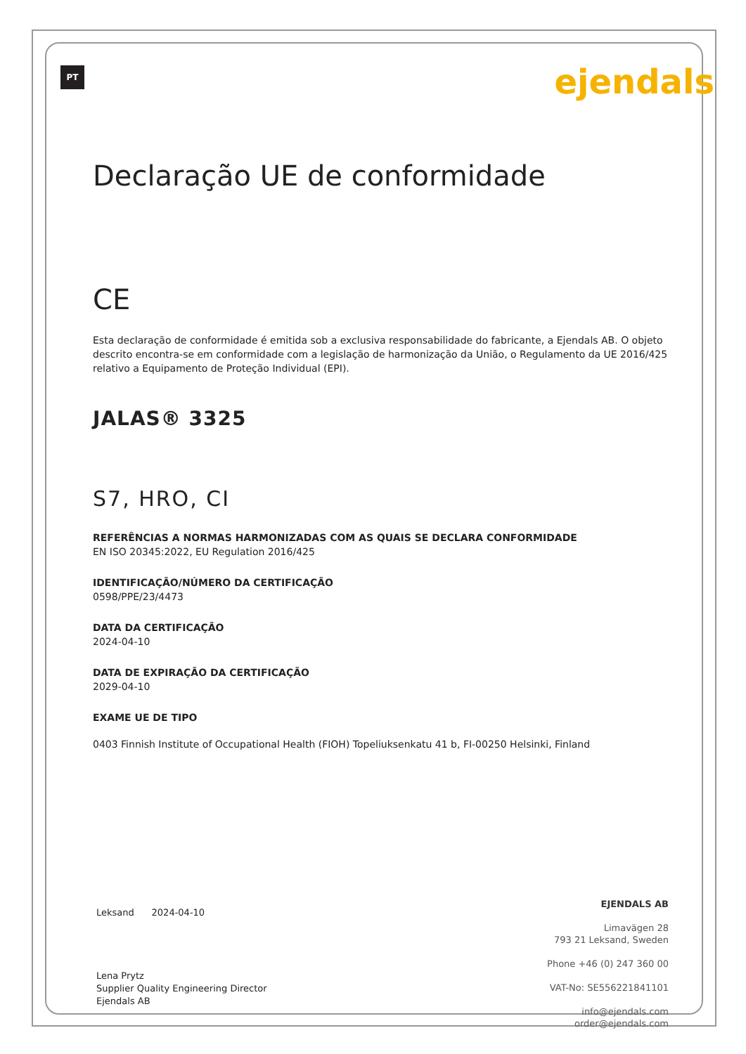PT
ejendals
Declaração UE de conformidade
CE
Esta declaração de conformidade é emitida sob a exclusiva responsabilidade do fabricante, a Ejendals AB. O objeto descrito encontra-se em conformidade com a legislação de harmonização da União, o Regulamento da UE 2016/425 relativo a Equipamento de Proteção Individual (EPI).
JALAS® 3325
S7, HRO, CI
REFERÊNCIAS A NORMAS HARMONIZADAS COM AS QUAIS SE DECLARA CONFORMIDADE
EN ISO 20345:2022, EU Regulation 2016/425
IDENTIFICAÇÃO/NÚMERO DA CERTIFICAÇÃO
0598/PPE/23/4473
DATA DA CERTIFICAÇÃO
2024-04-10
DATA DE EXPIRAÇÃO DA CERTIFICAÇÃO
2029-04-10
EXAME UE DE TIPO
0403 Finnish Institute of Occupational Health (FIOH) Topeliuksenkatu 41 b, FI-00250 Helsinki, Finland
Leksand 2024-04-10
Lena Prytz
Supplier Quality Engineering Director
Ejendals AB
EJENDALS AB
Limavägen 28
793 21 Leksand, Sweden
Phone +46 (0) 247 360 00
VAT-No: SE556221841101
info@ejendals.com
order@ejendals.com